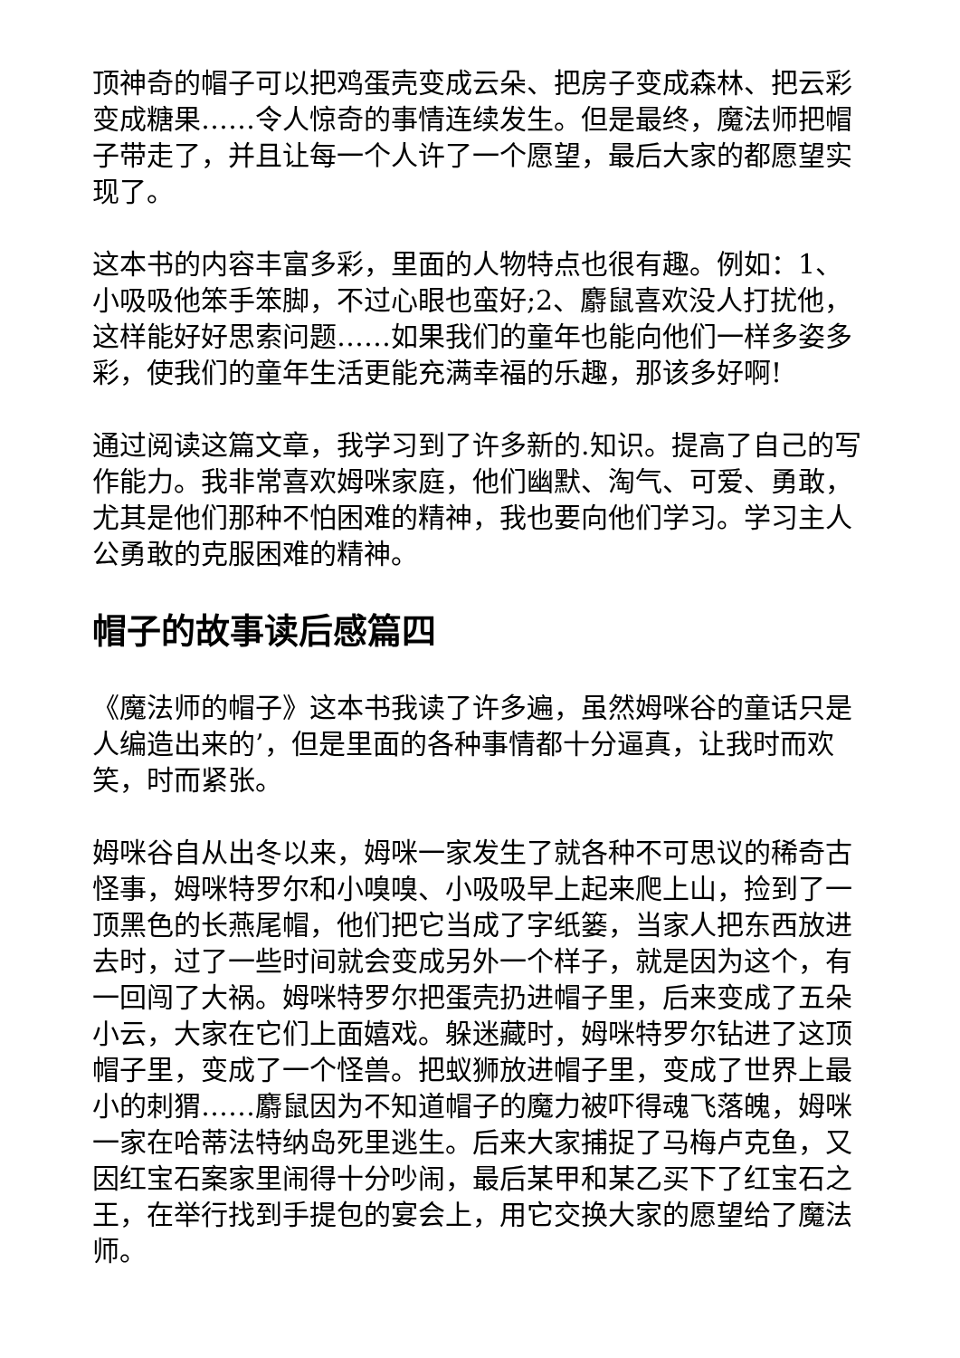顶神奇的帽子可以把鸡蛋壳变成云朵、把房子变成森林、把云彩变成糖果……令人惊奇的事情连续发生。但是最终，魔法师把帽子带走了，并且让每一个人许了一个愿望，最后大家的都愿望实现了。
这本书的内容丰富多彩，里面的人物特点也很有趣。例如：1、小吸吸他笨手笨脚，不过心眼也蛮好;2、麝鼠喜欢没人打扰他，这样能好好思索问题……如果我们的童年也能向他们一样多姿多彩，使我们的童年生活更能充满幸福的乐趣，那该多好啊!
通过阅读这篇文章，我学习到了许多新的.知识。提高了自己的写作能力。我非常喜欢姆咪家庭，他们幽默、淘气、可爱、勇敢，尤其是他们那种不怕困难的精神，我也要向他们学习。学习主人公勇敢的克服困难的精神。
帽子的故事读后感篇四
《魔法师的帽子》这本书我读了许多遍，虽然姆咪谷的童话只是人编造出来的’，但是里面的各种事情都十分逼真，让我时而欢笑，时而紧张。
姆咪谷自从出冬以来，姆咪一家发生了就各种不可思议的稀奇古怪事，姆咪特罗尔和小嗅嗅、小吸吸早上起来爬上山，捡到了一顶黑色的长燕尾帽，他们把它当成了字纸篓，当家人把东西放进去时，过了一些时间就会变成另外一个样子，就是因为这个，有一回闯了大祸。姆咪特罗尔把蛋壳扔进帽子里，后来变成了五朵小云，大家在它们上面嬉戏。躲迷藏时，姆咪特罗尔钻进了这顶帽子里，变成了一个怪兽。把蚁狮放进帽子里，变成了世界上最小的刺猬……麝鼠因为不知道帽子的魔力被吓得魂飞落魄，姆咪一家在哈蒂法特纳岛死里逃生。后来大家捕捉了马梅卢克鱼，又因红宝石案家里闹得十分吵闹，最后某甲和某乙买下了红宝石之王，在举行找到手提包的宴会上，用它交换大家的愿望给了魔法师。